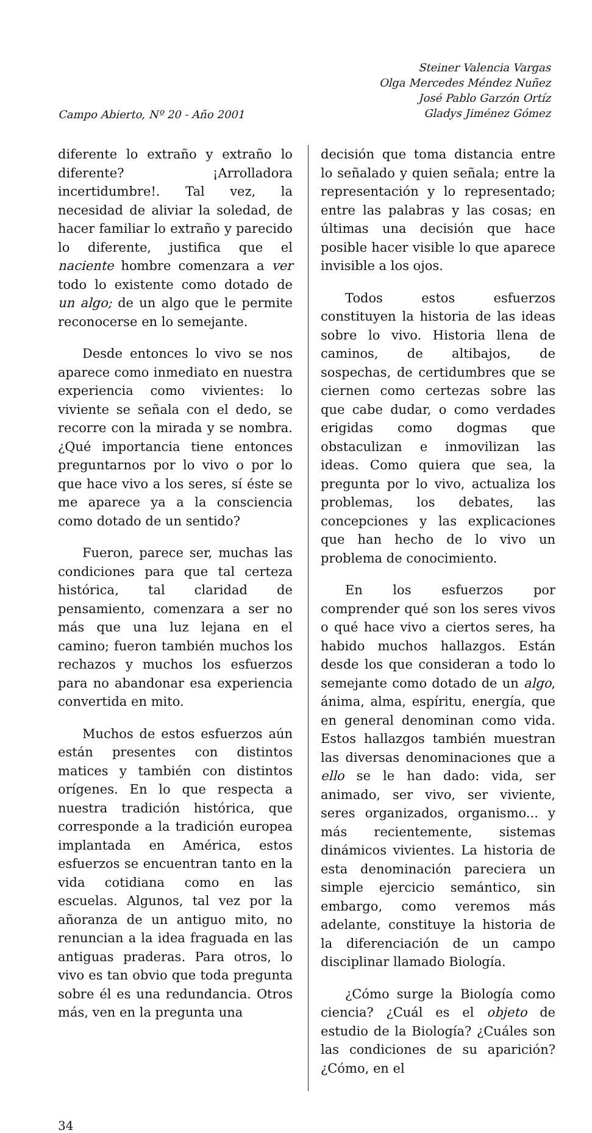Campo Abierto, Nº 20 - Año 2001
Steiner Valencia Vargas
Olga Mercedes Méndez Nuñez
José Pablo Garzón Ortíz
Gladys Jiménez Gómez
diferente lo extraño y extraño lo diferente? ¡Arrolladora incertidumbre!. Tal vez, la necesidad de aliviar la soledad, de hacer familiar lo extraño y parecido lo diferente, justifica que el naciente hombre comenzara a ver todo lo existente como dotado de un algo; de un algo que le permite reconocerse en lo semejante.
Desde entonces lo vivo se nos aparece como inmediato en nuestra experiencia como vivientes: lo viviente se señala con el dedo, se recorre con la mirada y se nombra. ¿Qué importancia tiene entonces preguntarnos por lo vivo o por lo que hace vivo a los seres, sí éste se me aparece ya a la consciencia como dotado de un sentido?
Fueron, parece ser, muchas las condiciones para que tal certeza histórica, tal claridad de pensamiento, comenzara a ser no más que una luz lejana en el camino; fueron también muchos los rechazos y muchos los esfuerzos para no abandonar esa experiencia convertida en mito.
Muchos de estos esfuerzos aún están presentes con distintos matices y también con distintos orígenes. En lo que respecta a nuestra tradición histórica, que corresponde a la tradición europea implantada en América, estos esfuerzos se encuentran tanto en la vida cotidiana como en las escuelas. Algunos, tal vez por la añoranza de un antiguo mito, no renuncian a la idea fraguada en las antiguas praderas. Para otros, lo vivo es tan obvio que toda pregunta sobre él es una redundancia. Otros más, ven en la pregunta una
decisión que toma distancia entre lo señalado y quien señala; entre la representación y lo representado; entre las palabras y las cosas; en últimas una decisión que hace posible hacer visible lo que aparece invisible a los ojos.
Todos estos esfuerzos constituyen la historia de las ideas sobre lo vivo. Historia llena de caminos, de altibajos, de sospechas, de certidumbres que se ciernen como certezas sobre las que cabe dudar, o como verdades erigidas como dogmas que obstaculizan e inmovilizan las ideas. Como quiera que sea, la pregunta por lo vivo, actualiza los problemas, los debates, las concepciones y las explicaciones que han hecho de lo vivo un problema de conocimiento.
En los esfuerzos por comprender qué son los seres vivos o qué hace vivo a ciertos seres, ha habido muchos hallazgos. Están desde los que consideran a todo lo semejante como dotado de un algo, ánima, alma, espíritu, energía, que en general denominan como vida. Estos hallazgos también muestran las diversas denominaciones que a ello se le han dado: vida, ser animado, ser vivo, ser viviente, seres organizados, organismo... y más recientemente, sistemas dinámicos vivientes. La historia de esta denominación pareciera un simple ejercicio semántico, sin embargo, como veremos más adelante, constituye la historia de la diferenciación de un campo disciplinar llamado Biología.
¿Cómo surge la Biología como ciencia? ¿Cuál es el objeto de estudio de la Biología? ¿Cuáles son las condiciones de su aparición? ¿Cómo, en el
34